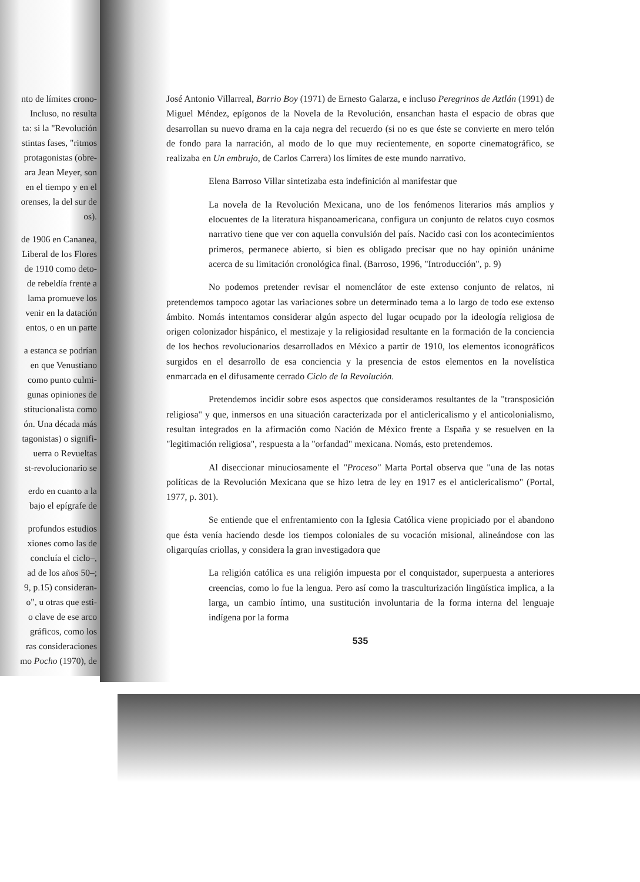nto de límites crono-
Incluso, no resulta
ta: si la "Revolución
stintas fases, "ritmos
protagonistas (obre-
ara Jean Meyer, son
en el tiempo y en el
orenses, la del sur de
os).
de 1906 en Cananea,
Liberal de los Flores
de 1910 como deto-
de rebeldía frente a
lama promueve los
venir en la datación
entos, o en un parte
a estanca se podrían
en que Venustiano
como punto culmi-
gunas opiniones de
stitucionalista como
ón. Una década más
tagonistas) o signifi-
uerra o Revueltas
st-revolucionario se
erdo en cuanto a la
bajo el epígrafe de
profundos estudios
xiones como las de
concluía el ciclo–,
ad de los años 50–;
9, p.15) consideran-
o", u otras que esti-
o clave de ese arco
gráficos, como los
ras consideraciones
mo Pocho (1970), de
José Antonio Villarreal, Barrio Boy (1971) de Ernesto Galarza, e incluso Peregrinos de Aztlán (1991) de Miguel Méndez, epígonos de la Novela de la Revolución, ensanchan hasta el espacio de obras que desarrollan su nuevo drama en la caja negra del recuerdo (si no es que éste se convierte en mero telón de fondo para la narración, al modo de lo que muy recientemente, en soporte cinematográfico, se realizaba en Un embrujo, de Carlos Carrera) los límites de este mundo narrativo.
Elena Barroso Villar sintetizaba esta indefinición al manifestar que
La novela de la Revolución Mexicana, uno de los fenómenos literarios más amplios y elocuentes de la literatura hispanoamericana, configura un conjunto de relatos cuyo cosmos narrativo tiene que ver con aquella convulsión del país. Nacido casi con los acontecimientos primeros, permanece abierto, si bien es obligado precisar que no hay opinión unánime acerca de su limitación cronológica final. (Barroso, 1996, "Introducción", p. 9)
No podemos pretender revisar el nomenclátor de este extenso conjunto de relatos, ni pretendemos tampoco agotar las variaciones sobre un determinado tema a lo largo de todo ese extenso ámbito. Nomás intentamos considerar algún aspecto del lugar ocupado por la ideología religiosa de origen colonizador hispánico, el mestizaje y la religiosidad resultante en la formación de la conciencia de los hechos revolucionarios desarrollados en México a partir de 1910, los elementos iconográficos surgidos en el desarrollo de esa conciencia y la presencia de estos elementos en la novelística enmarcada en el difusamente cerrado Ciclo de la Revolución.
Pretendemos incidir sobre esos aspectos que consideramos resultantes de la "transposición religiosa" y que, inmersos en una situación caracterizada por el anticlericalismo y el anticolonialismo, resultan integrados en la afirmación como Nación de México frente a España y se resuelven en la "legitimación religiosa", respuesta a la "orfandad" mexicana. Nomás, esto pretendemos.
Al diseccionar minuciosamente el "Proceso" Marta Portal observa que "una de las notas políticas de la Revolución Mexicana que se hizo letra de ley en 1917 es el anticlericalismo" (Portal, 1977, p. 301).
Se entiende que el enfrentamiento con la Iglesia Católica viene propiciado por el abandono que ésta venía haciendo desde los tiempos coloniales de su vocación misional, alineándose con las oligarquías criollas, y considera la gran investigadora que
La religión católica es una religión impuesta por el conquistador, superpuesta a anteriores creencias, como lo fue la lengua. Pero así como la trasculturización lingüística implica, a la larga, un cambio íntimo, una sustitución involuntaria de la forma interna del lenguaje indígena por la forma
535